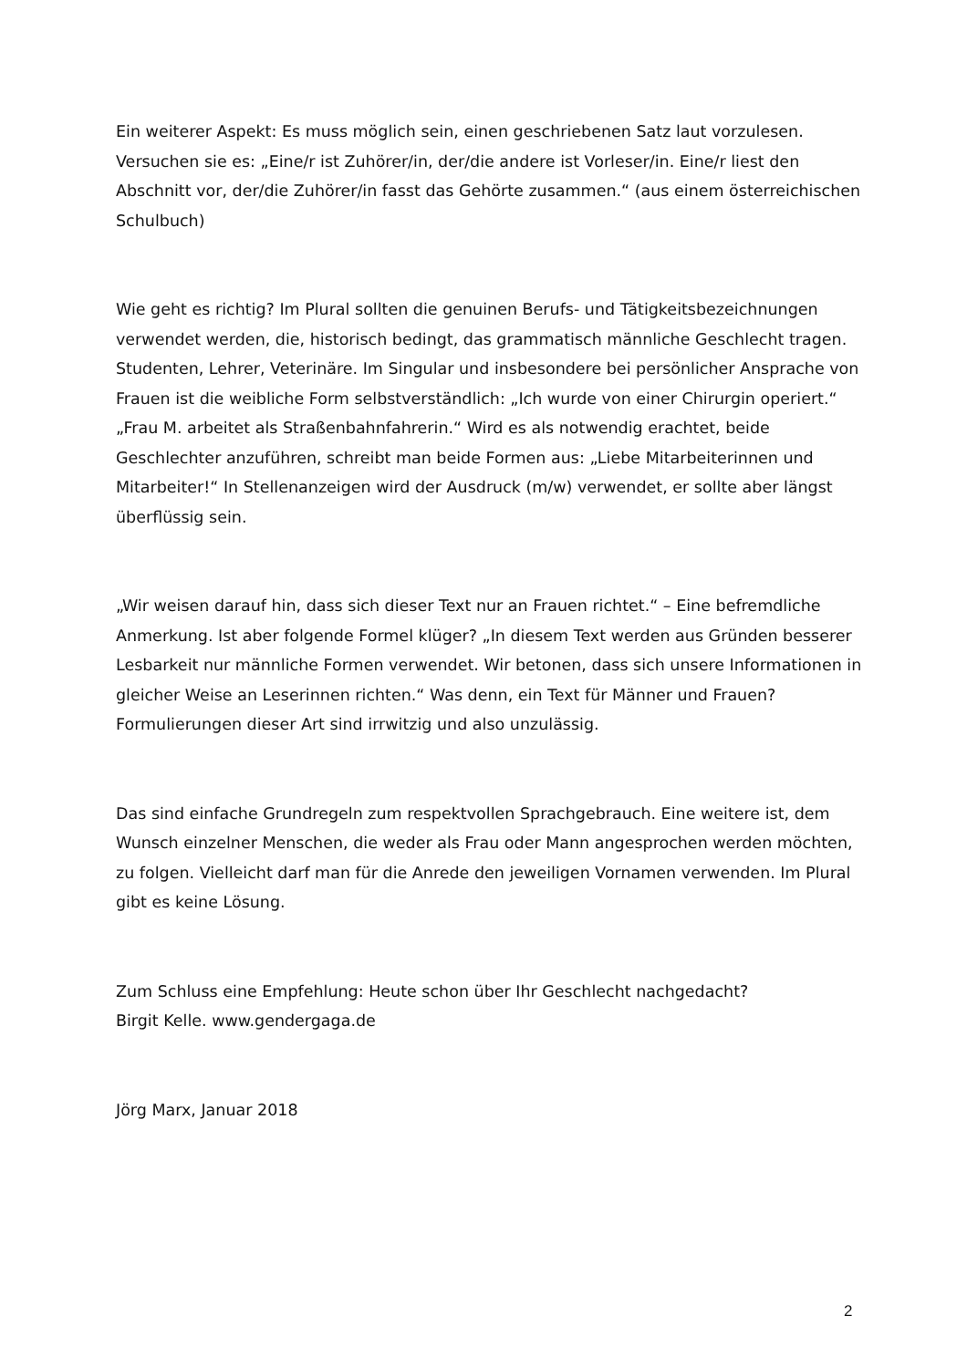Ein weiterer Aspekt: Es muss möglich sein, einen geschriebenen Satz laut vorzulesen. Versuchen sie es: „Eine/r ist Zuhörer/in, der/die andere ist Vorleser/in. Eine/r liest den Abschnitt vor, der/die Zuhörer/in fasst das Gehörte zusammen.“ (aus einem österreichischen Schulbuch)
Wie geht es richtig? Im Plural sollten die genuinen Berufs- und Tätigkeitsbezeichnungen verwendet werden, die, historisch bedingt, das grammatisch männliche Geschlecht tragen. Studenten, Lehrer, Veterinäre. Im Singular und insbesondere bei persönlicher Ansprache von Frauen ist die weibliche Form selbstverständlich: „Ich wurde von einer Chirurgin operiert.“ „Frau M. arbeitet als Straßenbahnfahrerin.“ Wird es als notwendig erachtet, beide Geschlechter anzuführen, schreibt man beide Formen aus: „Liebe Mitarbeiterinnen und Mitarbeiter!“ In Stellenanzeigen wird der Ausdruck (m/w) verwendet, er sollte aber längst überflüssig sein.
„Wir weisen darauf hin, dass sich dieser Text nur an Frauen richtet.“ – Eine befremdliche Anmerkung. Ist aber folgende Formel klüger? „In diesem Text werden aus Gründen besserer Lesbarkeit nur männliche Formen verwendet. Wir betonen, dass sich unsere Informationen in gleicher Weise an Leserinnen richten.“ Was denn, ein Text für Männer und Frauen? Formulierungen dieser Art sind irrwitzig und also unzulässig.
Das sind einfache Grundregeln zum respektvollen Sprachgebrauch. Eine weitere ist, dem Wunsch einzelner Menschen, die weder als Frau oder Mann angesprochen werden möchten, zu folgen. Vielleicht darf man für die Anrede den jeweiligen Vornamen verwenden. Im Plural gibt es keine Lösung.
Zum Schluss eine Empfehlung: Heute schon über Ihr Geschlecht nachgedacht?
Birgit Kelle. www.gendergaga.de
Jörg Marx, Januar 2018
2